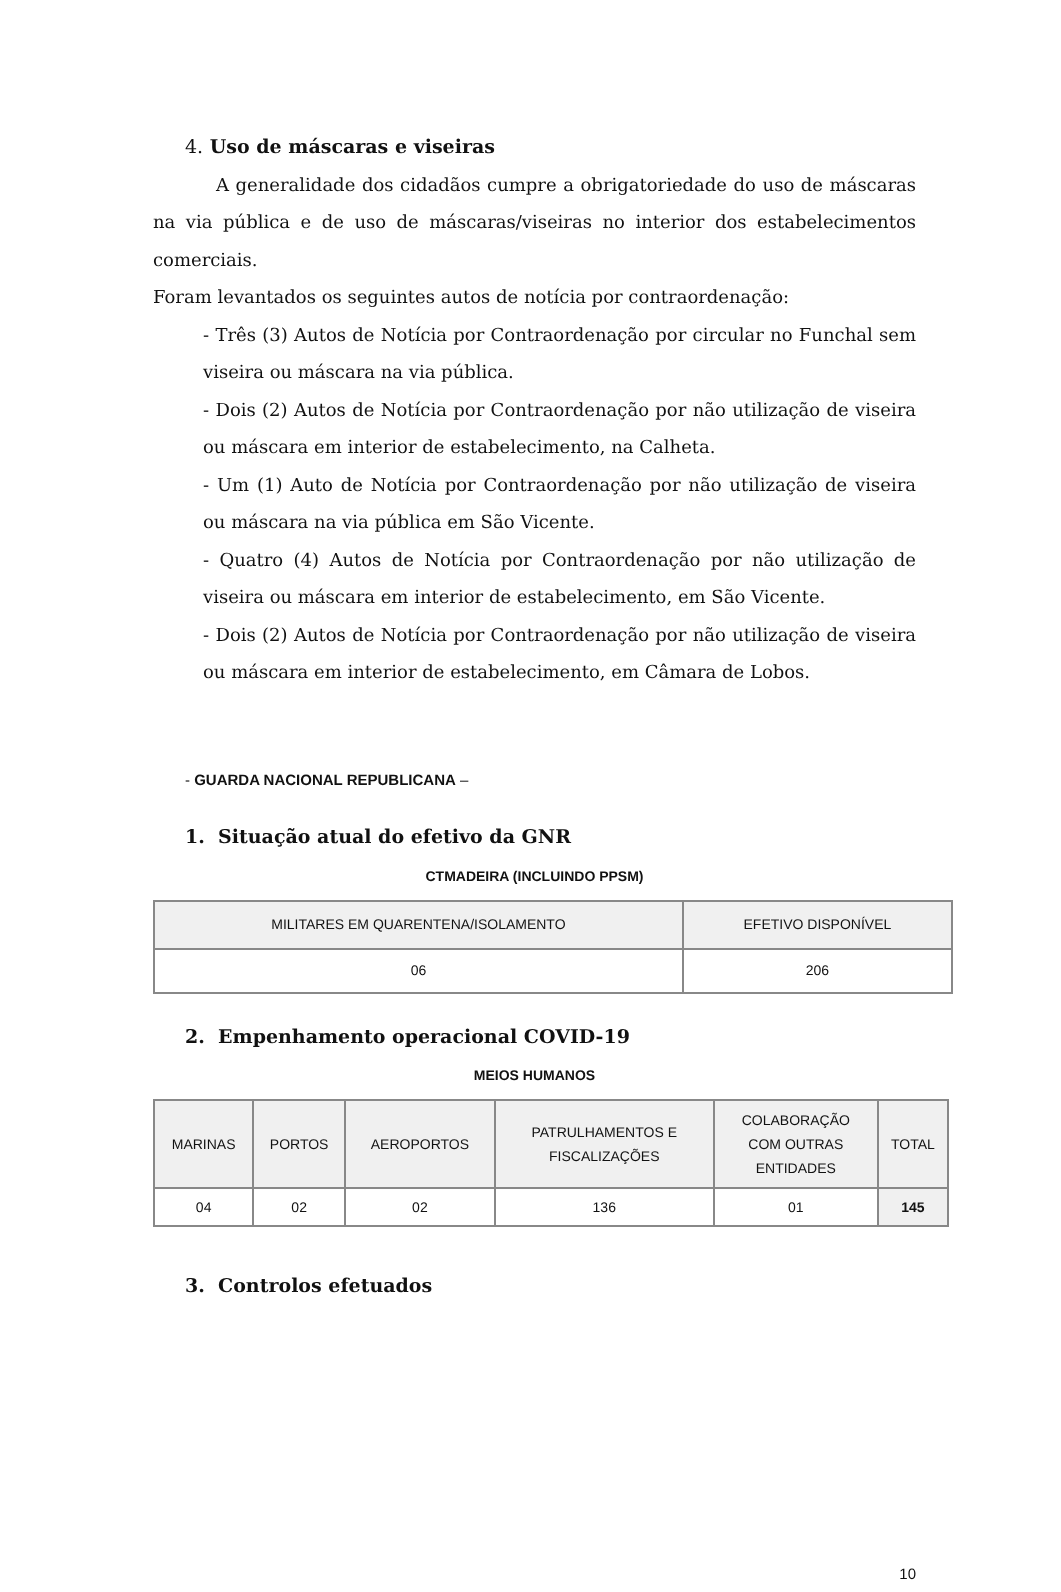4. Uso de máscaras e viseiras
A generalidade dos cidadãos cumpre a obrigatoriedade do uso de máscaras na via pública e de uso de máscaras/viseiras no interior dos estabelecimentos comerciais.
Foram levantados os seguintes autos de notícia por contraordenação:
- Três (3) Autos de Notícia por Contraordenação por circular no Funchal sem viseira ou máscara na via pública.
- Dois (2) Autos de Notícia por Contraordenação por não utilização de viseira ou máscara em interior de estabelecimento, na Calheta.
- Um (1) Auto de Notícia por Contraordenação por não utilização de viseira ou máscara na via pública em São Vicente.
- Quatro (4) Autos de Notícia por Contraordenação por não utilização de viseira ou máscara em interior de estabelecimento, em São Vicente.
- Dois (2) Autos de Notícia por Contraordenação por não utilização de viseira ou máscara em interior de estabelecimento, em Câmara de Lobos.
- GUARDA NACIONAL REPUBLICANA –
1. Situação atual do efetivo da GNR
CTMADEIRA (INCLUINDO PPSM)
| MILITARES EM QUARENTENA/ISOLAMENTO | EFETIVO DISPONÍVEL |
| --- | --- |
| 06 | 206 |
2. Empenhamento operacional COVID-19
MEIOS HUMANOS
| MARINAS | PORTOS | AEROPORTOS | PATRULHAMENTOS E FISCALIZAÇÕES | COLABORAÇÃO COM OUTRAS ENTIDADES | TOTAL |
| --- | --- | --- | --- | --- | --- |
| 04 | 02 | 02 | 136 | 01 | 145 |
3. Controlos efetuados
10